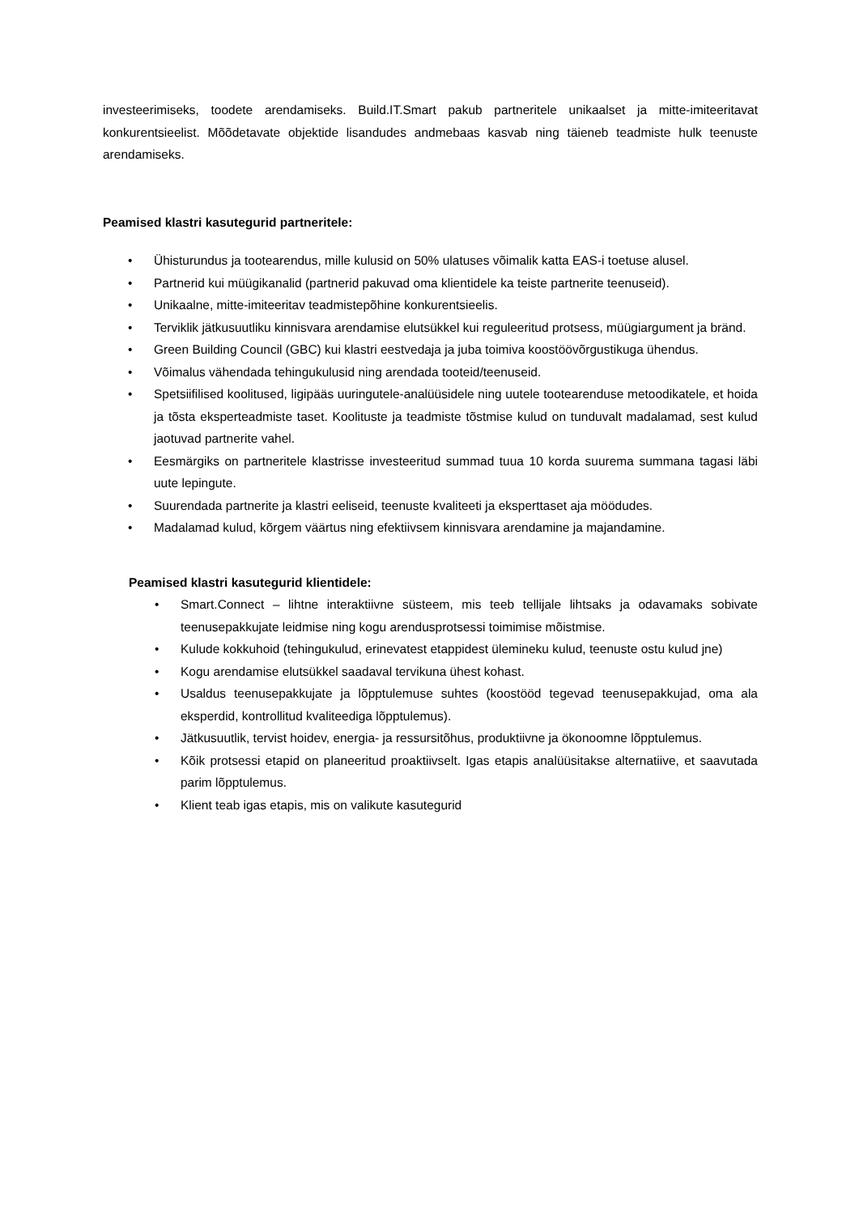investeerimiseks, toodete arendamiseks. Build.IT.Smart pakub partneritele unikaalset ja mitte-imiteeritavat konkurentsieelist. Mõõdetavate objektide lisandudes andmebaas kasvab ning täieneb teadmiste hulk teenuste arendamiseks.
Peamised klastri kasutegurid partneritele:
• Ühisturundus ja tootearendus, mille kulusid on 50% ulatuses võimalik katta EAS-i toetuse alusel.
• Partnerid kui müügikanalid (partnerid pakuvad oma klientidele ka teiste partnerite teenuseid).
• Unikaalne, mitte-imiteeritav teadmistepõhine konkurentsieelis.
• Terviklik jätkusuutliku kinnisvara arendamise elutsükkel kui reguleeritud protsess, müügiargument ja bränd.
• Green Building Council (GBC) kui klastri eestvedaja ja juba toimiva koostöövõrgustikuga ühendus.
• Võimalus vähendada tehingukulusid ning arendada tooteid/teenuseid.
• Spetsiifilised koolitused, ligipääs uuringutele-analüüsidele ning uutele tootearenduse metoodikatele, et hoida ja tõsta eksperteadmiste taset. Koolituste ja teadmiste tõstmise kulud on tunduvalt madalamad, sest kulud jaotuvad partnerite vahel.
• Eesmärgiks on partneritele klastrisse investeeritud summad tuua 10 korda suurema summana tagasi läbi uute lepingute.
• Suurendada partnerite ja klastri eeliseid, teenuste kvaliteeti ja eksperttaset aja möödudes.
• Madalamad kulud, kõrgem väärtus ning efektiivsem kinnisvara arendamine ja majandamine.
Peamised klastri kasutegurid klientidele:
• Smart.Connect – lihtne interaktiivne süsteem, mis teeb tellijale lihtsaks ja odavamaks sobivate teenusepakkujate leidmise ning kogu arendusprotsessi toimimise mõistmise.
• Kulude kokkuhoid (tehingukulud, erinevatest etappidest ülemineku kulud, teenuste ostu kulud jne)
• Kogu arendamise elutsükkel saadaval tervikuna ühest kohast.
• Usaldus teenusepakkujate ja lõpptulemuse suhtes (koostööd tegevad teenusepakkujad, oma ala eksperdid, kontrollitud kvaliteediga lõpptulemus).
• Jätkusuutlik, tervist hoidev, energia- ja ressursitõhus, produktiivne ja ökonoomne lõpptulemus.
• Kõik protsessi etapid on planeeritud proaktiivselt. Igas etapis analüüsitakse alternatiive, et saavutada parim lõpptulemus.
• Klient teab igas etapis, mis on valikute kasutegurid